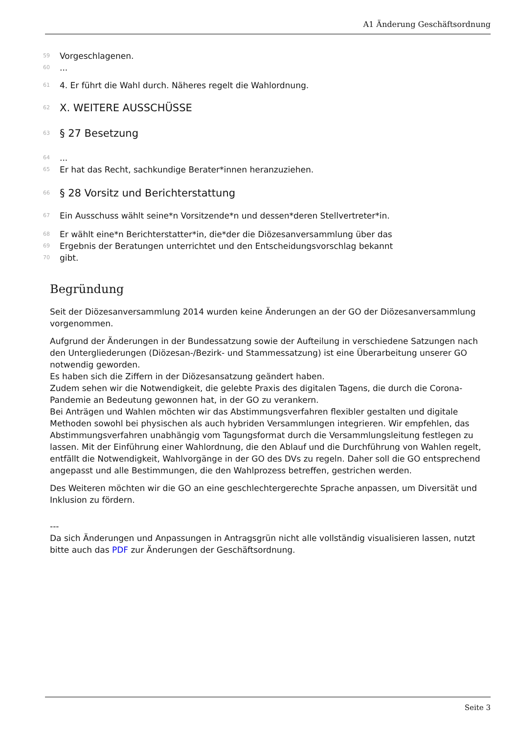A1 Änderung Geschäftsordnung
59 Vorgeschlagenen.
60...
61 4. Er führt die Wahl durch. Näheres regelt die Wahlordnung.
62 X. WEITERE AUSSCHÜSSE
63 § 27 Besetzung
64...
65 Er hat das Recht, sachkundige Berater*innen heranzuziehen.
66 § 28 Vorsitz und Berichterstattung
67 Ein Ausschuss wählt seine*n Vorsitzende*n und dessen*deren Stellvertreter*in.
68 Er wählt eine*n Berichterstatter*in, die*der die Diözesanversammlung über das
69 Ergebnis der Beratungen unterrichtet und den Entscheidungsvorschlag bekannt
70 gibt.
Begründung
Seit der Diözesanversammlung 2014 wurden keine Änderungen an der GO der Diözesanversammlung vorgenommen.
Aufgrund der Änderungen in der Bundessatzung sowie der Aufteilung in verschiedene Satzungen nach den Untergliederungen (Diözesan-/Bezirk- und Stammessatzung) ist eine Überarbeitung unserer GO notwendig geworden.
Es haben sich die Ziffern in der Diözesansatzung geändert haben.
Zudem sehen wir die Notwendigkeit, die gelebte Praxis des digitalen Tagens, die durch die Corona-Pandemie an Bedeutung gewonnen hat, in der GO zu verankern.
Bei Anträgen und Wahlen möchten wir das Abstimmungsverfahren flexibler gestalten und digitale Methoden sowohl bei physischen als auch hybriden Versammlungen integrieren. Wir empfehlen, das Abstimmungsverfahren unabhängig vom Tagungsformat durch die Versammlungsleitung festlegen zu lassen. Mit der Einführung einer Wahlordnung, die den Ablauf und die Durchführung von Wahlen regelt, entfällt die Notwendigkeit, Wahlvorgänge in der GO des DVs zu regeln. Daher soll die GO entsprechend angepasst und alle Bestimmungen, die den Wahlprozess betreffen, gestrichen werden.
Des Weiteren möchten wir die GO an eine geschlechtergerechte Sprache anpassen, um Diversität und Inklusion zu fördern.
---
Da sich Änderungen und Anpassungen in Antragsgrün nicht alle vollständig visualisieren lassen, nutzt bitte auch das PDF zur Änderungen der Geschäftsordnung.
Seite 3